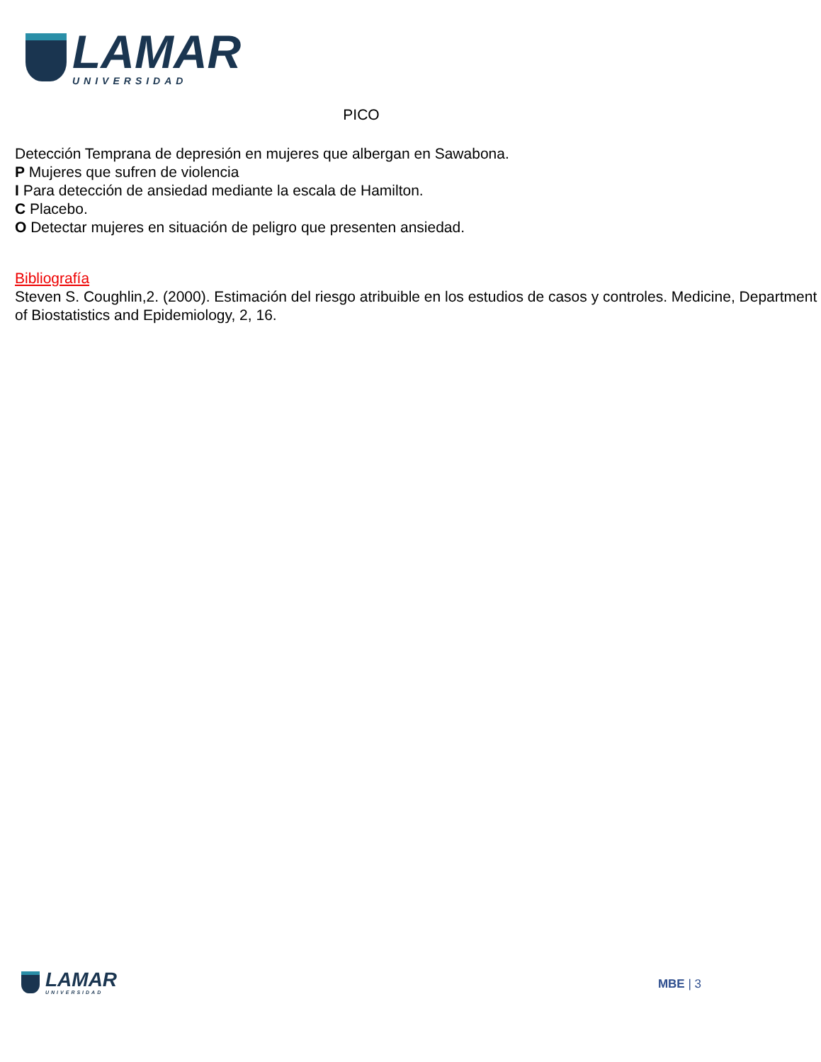LAMAR
UNIVERSIDAD
PICO
Detección Temprana de depresión en mujeres que albergan en Sawabona.
P Mujeres que sufren de violencia
I Para detección de ansiedad mediante la escala de Hamilton.
C Placebo.
O Detectar mujeres en situación de peligro que presenten ansiedad.
Bibliografía
Steven S. Coughlin,2. (2000). Estimación del riesgo atribuible en los estudios de casos y controles. Medicine, Department of Biostatistics and Epidemiology, 2, 16.
LAMAR
UNIVERSIDAD
MBE | 3